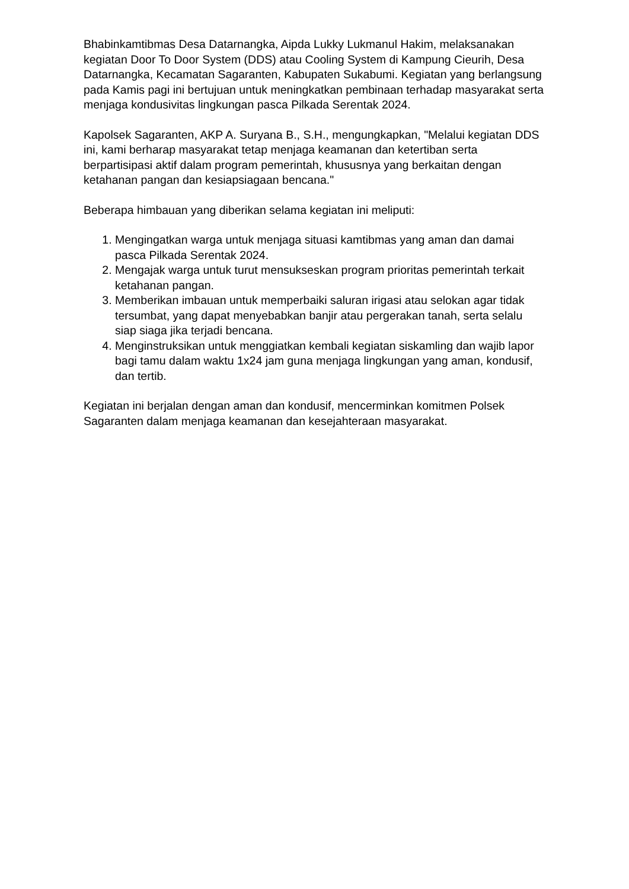Bhabinkamtibmas Desa Datarnangka, Aipda Lukky Lukmanul Hakim, melaksanakan kegiatan Door To Door System (DDS) atau Cooling System di Kampung Cieurih, Desa Datarnangka, Kecamatan Sagaranten, Kabupaten Sukabumi. Kegiatan yang berlangsung pada Kamis pagi ini bertujuan untuk meningkatkan pembinaan terhadap masyarakat serta menjaga kondusivitas lingkungan pasca Pilkada Serentak 2024.
Kapolsek Sagaranten, AKP A. Suryana B., S.H., mengungkapkan, "Melalui kegiatan DDS ini, kami berharap masyarakat tetap menjaga keamanan dan ketertiban serta berpartisipasi aktif dalam program pemerintah, khususnya yang berkaitan dengan ketahanan pangan dan kesiapsiagaan bencana."
Beberapa himbauan yang diberikan selama kegiatan ini meliputi:
1. Mengingatkan warga untuk menjaga situasi kamtibmas yang aman dan damai pasca Pilkada Serentak 2024.
2. Mengajak warga untuk turut mensukseskan program prioritas pemerintah terkait ketahanan pangan.
3. Memberikan imbauan untuk memperbaiki saluran irigasi atau selokan agar tidak tersumbat, yang dapat menyebabkan banjir atau pergerakan tanah, serta selalu siap siaga jika terjadi bencana.
4. Menginstruksikan untuk menggiatkan kembali kegiatan siskamling dan wajib lapor bagi tamu dalam waktu 1x24 jam guna menjaga lingkungan yang aman, kondusif, dan tertib.
Kegiatan ini berjalan dengan aman dan kondusif, mencerminkan komitmen Polsek Sagaranten dalam menjaga keamanan dan kesejahteraan masyarakat.